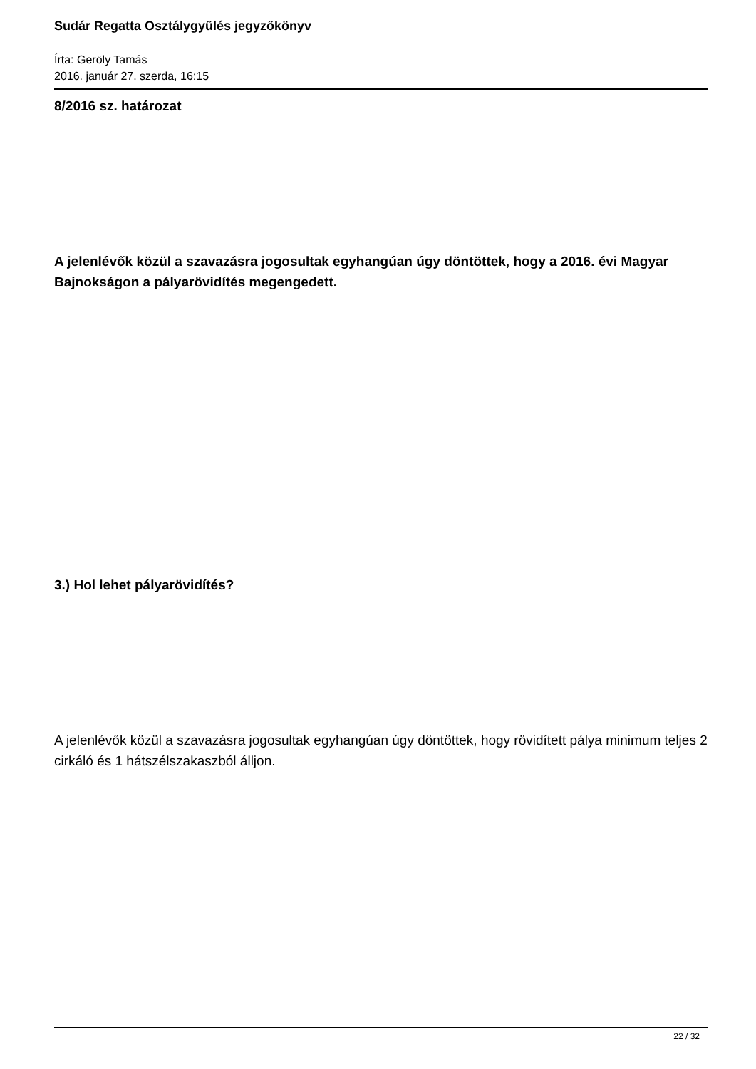Sudár Regatta Osztálygyűlés jegyzőkönyv
Írta: Geröly Tamás
2016. január 27. szerda, 16:15
8/2016 sz. határozat
A jelenlévők közül a szavazásra jogosultak egyhangúan úgy döntöttek, hogy a 2016. évi Magyar Bajnokságon a pályarövidítés megengedett.
3.) Hol lehet pályarövidítés?
A jelenlévők közül a szavazásra jogosultak egyhangúan úgy döntöttek, hogy rövidített pálya minimum teljes 2 cirkáló és 1 hátszélszakaszból álljon.
22 / 32